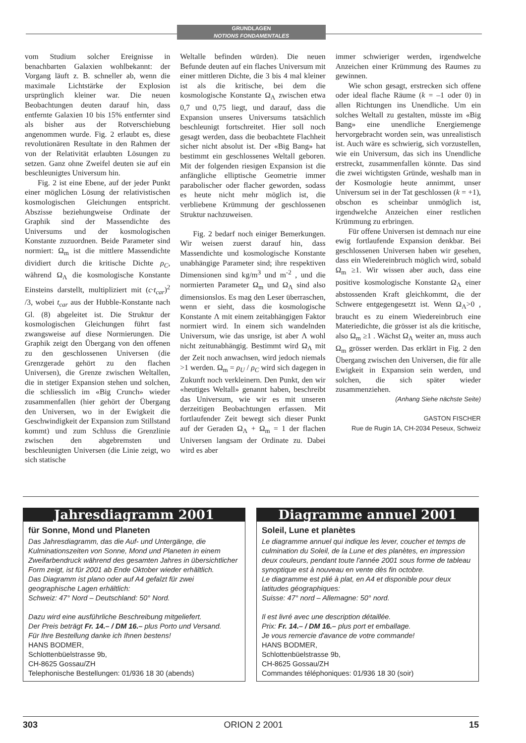GRUNDLAGEN
NOTIONS FONDAMENTALES
vom Studium solcher Ereignisse in benachbarten Galaxien wohlbekannt: der Vorgang läuft z. B. schneller ab, wenn die maximale Lichtstärke der Explosion ursprünglich kleiner war. Die neuen Beobachtungen deuten darauf hin, dass entfernte Galaxien 10 bis 15% entfernter sind als bisher aus der Rotverschiebung angenommen wurde. Fig. 2 erlaubt es, diese revolutionären Resultate in den Rahmen der von der Relativität erlaubten Lösungen zu setzen. Ganz ohne Zweifel deuten sie auf ein beschleunigtes Universum hin.
Fig. 2 ist eine Ebene, auf der jeder Punkt einer möglichen Lösung der relativistischen kosmologischen Gleichungen entspricht. Abszisse beziehungweise Ordinate der Graphik sind der Massendichte des Universums und der kosmologischen Konstante zuzuordnen. Beide Parameter sind normiert: Ω<sub>m</sub> ist die mittlere Massendichte dividiert durch die kritische Dichte ρ<sub>C</sub>, während Ω<sub>Λ</sub> die kosmologische Konstante Einsteins darstellt, multipliziert mit (c·t<sub>car</sub>)<sup>2</sup> /3, wobei t<sub>car</sub> aus der Hubble-Konstante nach Gl. (8) abgeleitet ist. Die Struktur der kosmologischen Gleichungen führt fast zwangsweise auf diese Normierungen. Die Graphik zeigt den Übergang von den offenen zu den geschlossenen Universen (die Grenzgerade gehört zu den flachen Universen), die Grenze zwischen Weltallen, die in stetiger Expansion stehen und solchen, die schliesslich im «Big Crunch» wieder zusammenfallen (hier gehört der Übergang den Universen, wo in der Ewigkeit die Geschwindigkeit der Expansion zum Stillstand kommt) und zum Schluss die Grenzlinie zwischen den abgebremsten und beschleunigten Universen (die Linie zeigt, wo sich statische
Weltalle befinden würden). Die neuen Befunde deuten auf ein flaches Universum mit einer mittleren Dichte, die 3 bis 4 mal kleiner ist als die kritische, bei dem die kosmologische Konstante Ω<sub>Λ</sub> zwischen etwa 0,7 und 0,75 liegt, und darauf, dass die Expansion unseres Universums tatsächlich beschleunigt fortschreitet. Hier soll noch gesagt werden, dass die beobachtete Flachheit sicher nicht absolut ist. Der «Big Bang» hat bestimmt ein geschlossenes Weltall geboren. Mit der folgenden riesigen Expansion ist die anfängliche elliptische Geometrie immer parabolischer oder flacher geworden, sodass es heute nicht mehr möglich ist, die verbliebene Krümmung der geschlossenen Struktur nachzuweisen.
Fig. 2 bedarf noch einiger Bemerkungen. Wir weisen zuerst darauf hin, dass Massendichte und kosmologische Konstante unabhängige Parameter sind; ihre respektiven Dimensionen sind kg/m<sup>3</sup> und m<sup>-2</sup> , und die normierten Parameter Ω<sub>m</sub> und Ω<sub>Λ</sub> sind also dimensionslos. Es mag den Leser überraschen, wenn er sieht, dass die kosmologische Konstante Λ mit einem zeitabhängigen Faktor normiert wird. In einem sich wandelnden Universum, wie das unsrige, ist aber Λ wohl nicht zeitunabhängig. Bestimmt wird Ω<sub>Λ</sub> mit der Zeit noch anwachsen, wird jedoch niemals >1 werden. Ω<sub>m</sub> = ρ<sub>U</sub> / ρ<sub>C</sub> wird sich dagegen in Zukunft noch verkleinern. Den Punkt, den wir «heutiges Weltall» genannt haben, beschreibt das Universum, wie wir es mit unseren derzeitigen Beobachtungen erfassen. Mit fortlaufender Zeit bewegt sich dieser Punkt auf der Geraden Ω<sub>Λ</sub> + Ω<sub>m</sub> = 1 der flachen Universen langsam der Ordinate zu. Dabei wird es aber
immer schwieriger werden, irgendwelche Anzeichen einer Krümmung des Raumes zu gewinnen.
Wie schon gesagt, erstrecken sich offene oder ideal flache Räume (k = –1 oder 0) in allen Richtungen ins Unendliche. Um ein solches Weltall zu gestalten, müsste im «Big Bang» eine unendliche Energiemenge hervorgebracht worden sein, was unrealistisch ist. Auch wäre es schwierig, sich vorzustellen, wie ein Universum, das sich ins Unendliche erstreckt, zusammenfallen könnte. Das sind die zwei wichtigsten Gründe, weshalb man in der Kosmologie heute annimmt, unser Universum sei in der Tat geschlossen (k = +1), obschon es scheinbar unmöglich ist, irgendwelche Anzeichen einer restlichen Krümmung zu erbringen.
Für offene Universen ist demnach nur eine ewig fortlaufende Expansion denkbar. Bei geschlossenen Universen haben wir gesehen, dass ein Wiedereinbruch möglich wird, sobald Ω<sub>m</sub> ≥1. Wir wissen aber auch, dass eine positive kosmologische Konstante Ω<sub>Λ</sub> einer abstossenden Kraft gleichkommt, die der Schwere entgegengesetzt ist. Wenn Ω<sub>Λ</sub>>0 , braucht es zu einem Wiedereinbruch eine Materiedichte, die grösser ist als die kritische, also Ω<sub>m</sub> ≥1 . Wächst Ω<sub>Λ</sub> weiter an, muss auch Ω<sub>m</sub> grösser werden. Das erklärt in Fig. 2 den Übergang zwischen den Universen, die für alle Ewigkeit in Expansion sein werden, und solchen, die sich später wieder zusammenziehen.
(Anhang Siehe nächste Seite)
GASTON FISCHER
Rue de Rugin 1A, CH-2034 Peseux, Schweiz
Jahresdiagramm 2001
für Sonne, Mond und Planeten
Das Jahresdiagramm, das die Auf- und Untergänge, die Kulminationszeiten von Sonne, Mond und Planeten in einem Zweifarbendruck während des gesamten Jahres in übersichtlicher Form zeigt, ist für 2001 ab Ende Oktober wieder erhältlich.
Das Diagramm ist plano oder auf A4 gefalzt für zwei geographische Lagen erhältlich:
Schweiz: 47° Nord – Deutschland: 50° Nord.
Dazu wird eine ausführliche Beschreibung mitgeliefert.
Der Preis beträgt Fr. 14.– / DM 16.– plus Porto und Versand.
Für Ihre Bestellung danke ich Ihnen bestens!
HANS BODMER,
Schlottenbüelstrasse 9b,
CH-8625 Gossau/ZH
Telephonische Bestellungen: 01/936 18 30 (abends)
Diagramme annuel 2001
Soleil, Lune et planètes
Le diagramme annuel qui indique les lever, coucher et temps de culmination du Soleil, de la Lune et des planètes, en impression deux couleurs, pendant toute l'année 2001 sous forme de tableau synoptique est à nouveau en vente dès fin octobre.
Le diagramme est plié à plat, en A4 et disponible pour deux latitudes géographiques:
Suisse: 47° nord – Allemagne: 50° nord.
Il est livré avec une description détaillée.
Prix: Fr. 14.– / DM 16.– plus port et emballage.
Je vous remercie d'avance de votre commande!
HANS BODMER,
Schlottenbüelstrasse 9b,
CH-8625 Gossau/ZH
Commandes téléphoniques: 01/936 18 30 (soir)
303 ORION 2 2001 15